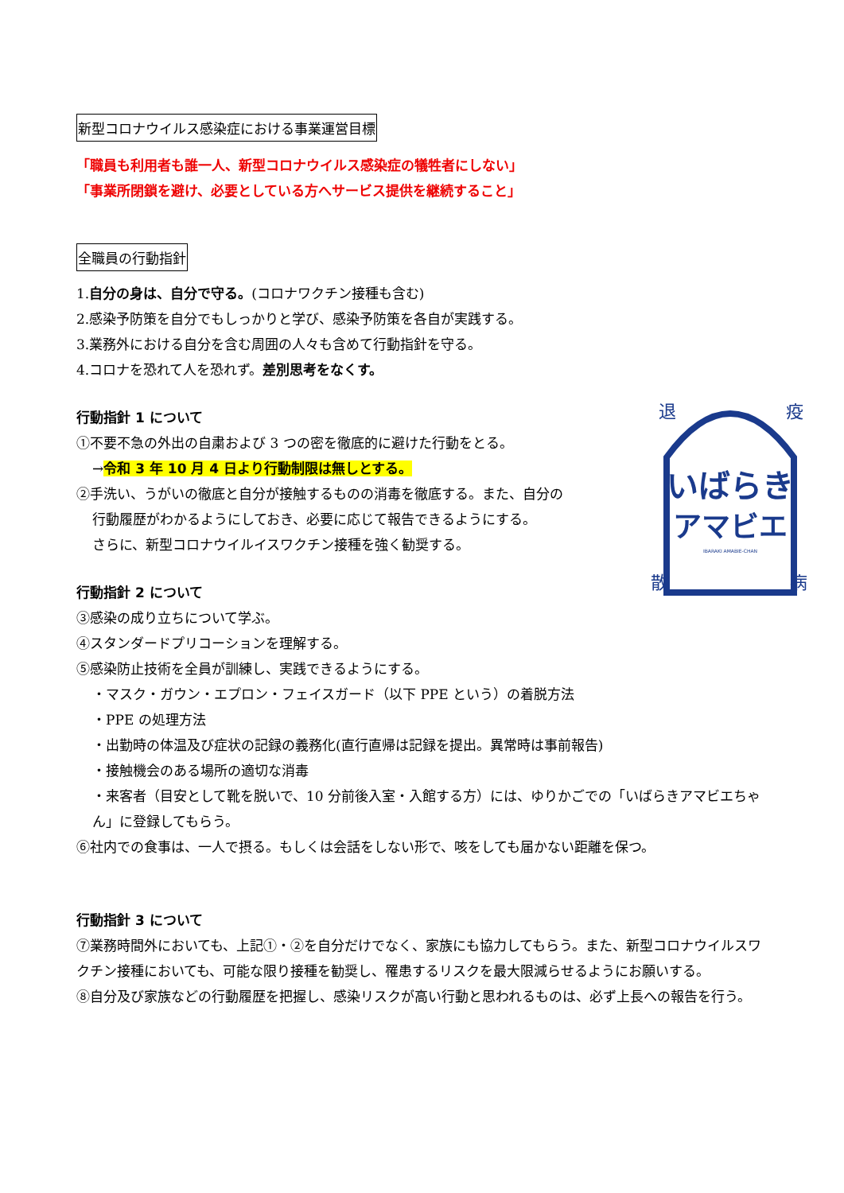新型コロナウイルス感染症における事業運営目標
「職員も利用者も誰一人、新型コロナウイルス感染症の犠牲者にしない」
「事業所閉鎖を避け、必要としている方へサービス提供を継続すること」
全職員の行動指針
1.自分の身は、自分で守る。(コロナワクチン接種も含む)
2.感染予防策を自分でもしっかりと学び、感染予防策を各自が実践する。
3.業務外における自分を含む周囲の人々も含めて行動指針を守る。
4.コロナを恐れて人を恐れず。差別思考をなくす。
行動指針 1 について
①不要不急の外出の自粛および 3 つの密を徹底的に避けた行動をとる。
→令和 3 年 10 月 4 日より行動制限は無しとする。
②手洗い、うがいの徹底と自分が接触するものの消毒を徹底する。また、自分の
行動履歴がわかるようにしておき、必要に応じて報告できるようにする。
さらに、新型コロナウイルイスワクチン接種を強く勧奨する。
行動指針 2 について
③感染の成り立ちについて学ぶ。
④スタンダードプリコーションを理解する。
⑤感染防止技術を全員が訓練し、実践できるようにする。
・マスク・ガウン・エプロン・フェイスガード（以下 PPE という）の着脱方法
・PPE の処理方法
・出勤時の体温及び症状の記録の義務化(直行直帰は記録を提出。異常時は事前報告)
・接触機会のある場所の適切な消毒
・来客者（目安として靴を脱いで、10 分前後入室・入館する方）には、ゆりかごでの「いばらきアマビエちゃん」に登録してもらう。
⑥社内での食事は、一人で摂る。もしくは会話をしない形で、咳をしても届かない距離を保つ。
行動指針 3 について
⑦業務時間外においても、上記①・②を自分だけでなく、家族にも協力してもらう。また、新型コロナウイルスワクチン接種においても、可能な限り接種を勧奨し、罹患するリスクを最大限減らせるようにお願いする。
⑧自分及び家族などの行動履歴を把握し、感染リスクが高い行動と思われるものは、必ず上長への報告を行う。
いばらき
アマビエ
IBARAKI AMABIE-CHAN
退
疫
散
病